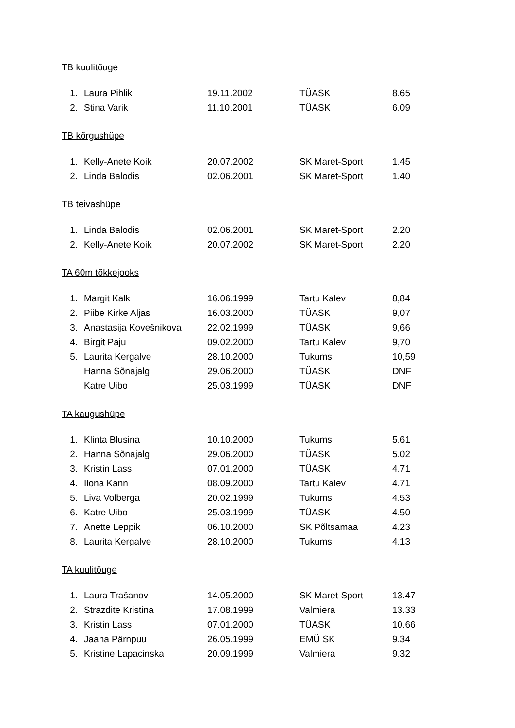TB kuulitõuge
| 1. | Laura Pihlik | 19.11.2002 | TÜASK | 8.65 |
| 2. | Stina Varik | 11.10.2001 | TÜASK | 6.09 |
TB kõrgushüpe
| 1. | Kelly-Anete Koik | 20.07.2002 | SK Maret-Sport | 1.45 |
| 2. | Linda Balodis | 02.06.2001 | SK Maret-Sport | 1.40 |
TB teivashüpe
| 1. | Linda Balodis | 02.06.2001 | SK Maret-Sport | 2.20 |
| 2. | Kelly-Anete Koik | 20.07.2002 | SK Maret-Sport | 2.20 |
TA 60m tõkkejooks
| 1. | Margit Kalk | 16.06.1999 | Tartu Kalev | 8,84 |
| 2. | Piibe Kirke Aljas | 16.03.2000 | TÜASK | 9,07 |
| 3. | Anastasija Kovešnikova | 22.02.1999 | TÜASK | 9,66 |
| 4. | Birgit Paju | 09.02.2000 | Tartu Kalev | 9,70 |
| 5. | Laurita Kergalve | 28.10.2000 | Tukums | 10,59 |
| | Hanna Sõnajalg | 29.06.2000 | TÜASK | DNF |
| | Katre Uibo | 25.03.1999 | TÜASK | DNF |
TA kaugushüpe
| 1. | Klinta Blusina | 10.10.2000 | Tukums | 5.61 |
| 2. | Hanna Sõnajalg | 29.06.2000 | TÜASK | 5.02 |
| 3. | Kristin Lass | 07.01.2000 | TÜASK | 4.71 |
| 4. | Ilona Kann | 08.09.2000 | Tartu Kalev | 4.71 |
| 5. | Liva Volberga | 20.02.1999 | Tukums | 4.53 |
| 6. | Katre Uibo | 25.03.1999 | TÜASK | 4.50 |
| 7. | Anette Leppik | 06.10.2000 | SK Põltsamaa | 4.23 |
| 8. | Laurita Kergalve | 28.10.2000 | Tukums | 4.13 |
TA kuulitõuge
| 1. | Laura Trašanov | 14.05.2000 | SK Maret-Sport | 13.47 |
| 2. | Strazdite Kristina | 17.08.1999 | Valmiera | 13.33 |
| 3. | Kristin Lass | 07.01.2000 | TÜASK | 10.66 |
| 4. | Jaana Pärnpuu | 26.05.1999 | EMÜ SK | 9.34 |
| 5. | Kristine Lapacinska | 20.09.1999 | Valmiera | 9.32 |